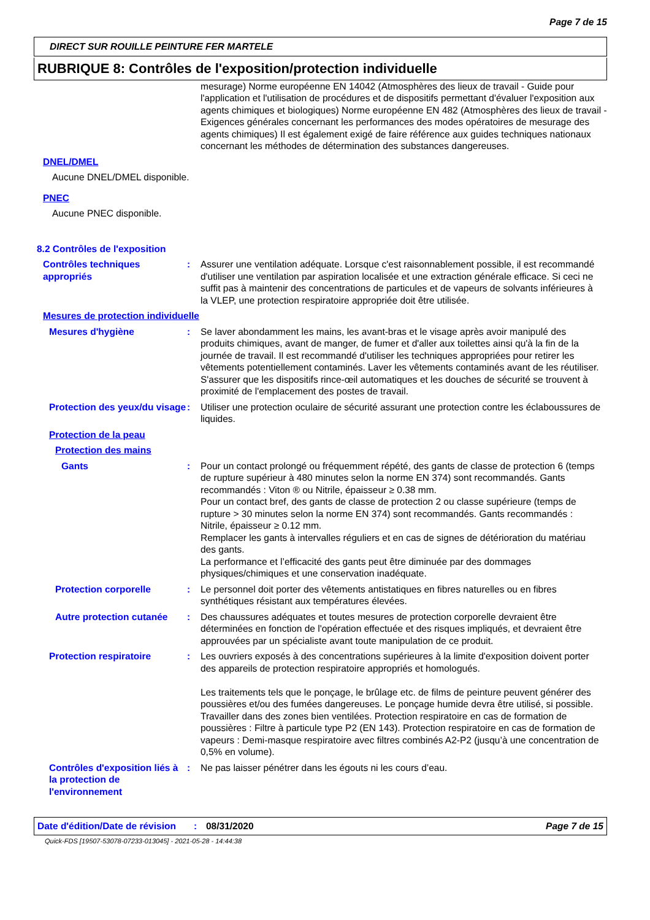Page 7 de 15
DIRECT SUR ROUILLE PEINTURE FER MARTELE
RUBRIQUE 8: Contrôles de l'exposition/protection individuelle
mesurage) Norme européenne EN 14042 (Atmosphères des lieux de travail - Guide pour l'application et l'utilisation de procédures et de dispositifs permettant d'évaluer l'exposition aux agents chimiques et biologiques) Norme européenne EN 482 (Atmosphères des lieux de travail - Exigences générales concernant les performances des modes opératoires de mesurage des agents chimiques) Il est également exigé de faire référence aux guides techniques nationaux concernant les méthodes de détermination des substances dangereuses.
DNEL/DMEL
Aucune DNEL/DMEL disponible.
PNEC
Aucune PNEC disponible.
8.2 Contrôles de l'exposition
Contrôles techniques appropriés
: Assurer une ventilation adéquate. Lorsque c'est raisonnablement possible, il est recommandé d'utiliser une ventilation par aspiration localisée et une extraction générale efficace. Si ceci ne suffit pas à maintenir des concentrations de particules et de vapeurs de solvants inférieures à la VLEP, une protection respiratoire appropriée doit être utilisée.
Mesures de protection individuelle
Mesures d'hygiène : Se laver abondamment les mains, les avant-bras et le visage après avoir manipulé des produits chimiques, avant de manger, de fumer et d'aller aux toilettes ainsi qu'à la fin de la journée de travail. Il est recommandé d'utiliser les techniques appropriées pour retirer les vêtements potentiellement contaminés. Laver les vêtements contaminés avant de les réutiliser. S'assurer que les dispositifs rince-œil automatiques et les douches de sécurité se trouvent à proximité de l'emplacement des postes de travail.
Protection des yeux/du visage
: Utiliser une protection oculaire de sécurité assurant une protection contre les éclaboussures de liquides.
Protection de la peau
Protection des mains
Gants : Pour un contact prolongé ou fréquemment répété, des gants de classe de protection 6 (temps de rupture supérieur à 480 minutes selon la norme EN 374) sont recommandés. Gants recommandés : Viton ® ou Nitrile, épaisseur ≥ 0.38 mm.
Pour un contact bref, des gants de classe de protection 2 ou classe supérieure (temps de rupture > 30 minutes selon la norme EN 374) sont recommandés. Gants recommandés : Nitrile, épaisseur ≥ 0.12 mm.
Remplacer les gants à intervalles réguliers et en cas de signes de détérioration du matériau des gants.
La performance et l’efficacité des gants peut être diminuée par des dommages physiques/chimiques et une conservation inadéquate.
Protection corporelle : Le personnel doit porter des vêtements antistatiques en fibres naturelles ou en fibres synthétiques résistant aux températures élevées.
Autre protection cutanée
: Des chaussures adéquates et toutes mesures de protection corporelle devraient être déterminées en fonction de l'opération effectuée et des risques impliqués, et devraient être approuvées par un spécialiste avant toute manipulation de ce produit.
Protection respiratoire : Les ouvriers exposés à des concentrations supérieures à la limite d'exposition doivent porter des appareils de protection respiratoire appropriés et homologués.
Les traitements tels que le ponçage, le brûlage etc. de films de peinture peuvent générer des poussières et/ou des fumées dangereuses. Le ponçage humide devra être utilisé, si possible. Travailler dans des zones bien ventilées. Protection respiratoire en cas de formation de poussières : Filtre à particule type P2 (EN 143). Protection respiratoire en cas de formation de vapeurs : Demi-masque respiratoire avec filtres combinés A2-P2 (jusqu’à une concentration de 0,5% en volume).
Contrôles d'exposition liés à la protection de l'environnement
: Ne pas laisser pénétrer dans les égouts ni les cours d’eau.
Date d'édition/Date de révision
: 08/31/2020 Page 7 de 15
Quick-FDS [19507-53078-07233-013045] - 2021-05-28 - 14:44:38